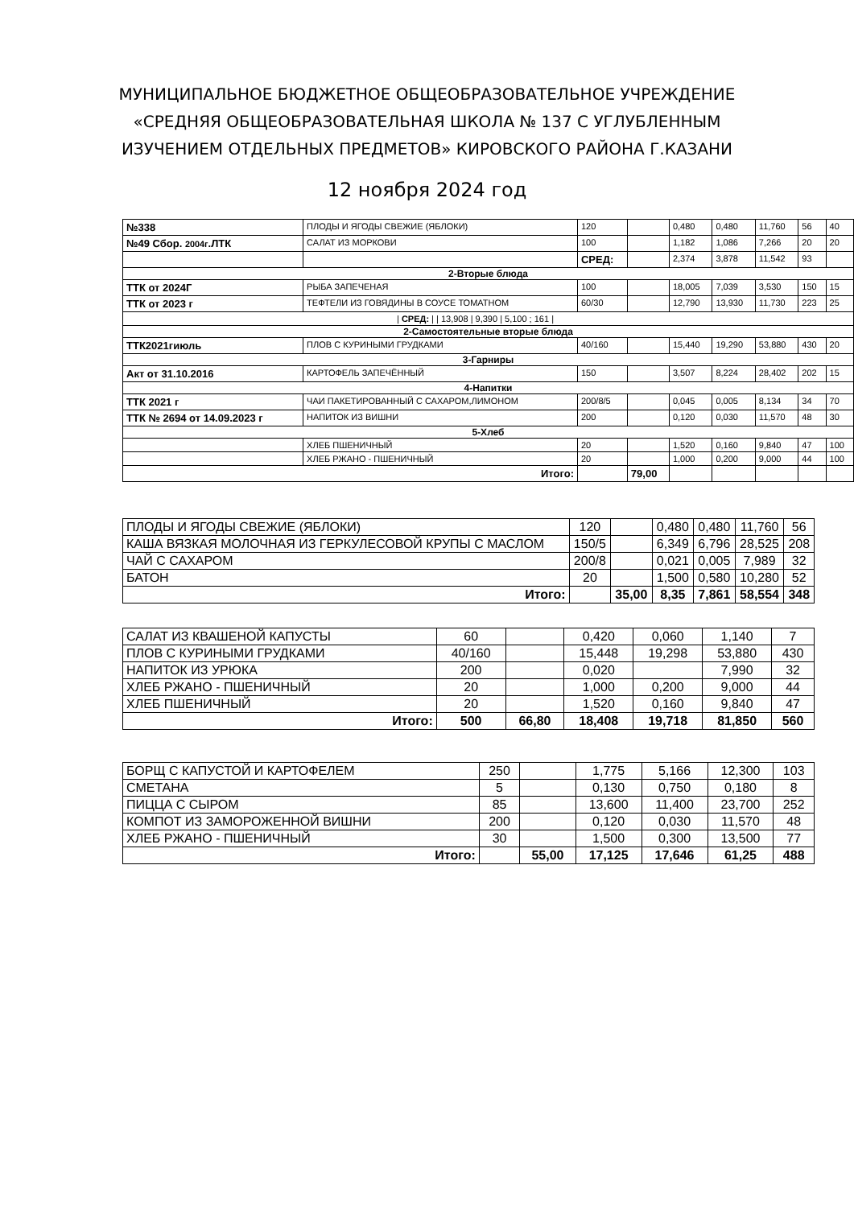МУНИЦИПАЛЬНОЕ БЮДЖЕТНОЕ ОБЩЕОБРАЗОВАТЕЛЬНОЕ УЧРЕЖДЕНИЕ
«СРЕДНЯЯ ОБЩЕОБРАЗОВАТЕЛЬНАЯ ШКОЛА № 137 С УГЛУБЛЕННЫМ
ИЗУЧЕНИЕМ ОТДЕЛЬНЫХ ПРЕДМЕТОВ» КИРОВСКОГО РАЙОНА Г.КАЗАНИ
12 ноября 2024 год
| №338 | ПЛОДЫ И ЯГОДЫ СВЕЖИЕ (ЯБЛОКИ) | 120 | | 0,480 | 0,480 | 11,760 | 56 | 40 |
| №49 Сбор. 2004г .ЛТК | САЛАТ ИЗ МОРКОВИ | 100 | | 1,182 | 1,086 | 7,266 | 20 | 20 |
| | | СРЕД: | | 2,374 | 3,878 | 11,542 | 93 | |
| 2-Вторые блюда | | | | | | | | |
| ТТК от 2024Г | РЫБА ЗАПЕЧЕНАЯ | 100 | | 18,005 | 7,039 | 3,530 | 150 | 15 |
| ТТК от 2023 г | ТЕФТЕЛИ ИЗ ГОВЯДИНЫ В СОУСЕ ТОМАТНОМ | 60/30 | | 12,790 | 13,930 | 11,730 | 223 | 25 |
| / СРЕД: / / 13,908 / 9,390 / 5,100 ; 161 / | | | | | | | | |
| 2-Самостоятельные вторые блюда | | | | | | | | |
| ТТК2021гиюль | ПЛОВ С КУРИНЫМИ ГРУДКАМИ | 40/160 | | 15,440 | 19,290 | 53,880 | 430 | 20 |
| 3-Гарниры | | | | | | | | |
| Акт от 31.10.2016 | КАРТОФЕЛЬ ЗАПЕЧЁННЫЙ | 150 | | 3,507 | 8,224 | 28,402 | 202 | 15 |
| 4-Напитки | | | | | | | | |
| ТТК 2021 г | ЧАИ ПАКЕТИРОВАННЫЙ С САХАРОМ,ЛИМОНОМ | 200/8/5 | | 0,045 | 0,005 | 8,134 | 34 | 70 |
| ТТК № 2694 от 14.09.2023 г | НАПИТОК ИЗ ВИШНИ | 200 | | 0,120 | 0,030 | 11,570 | 48 | 30 |
| 5-Хлеб | | | | | | | | |
| | ХЛЕБ ПШЕНИЧНЫЙ | 20 | | 1,520 | 0,160 | 9,840 | 47 | 100 |
| | ХЛЕБ РЖАНО - ПШЕНИЧНЫЙ | 20 | | 1,000 | 0,200 | 9,000 | 44 | 100 |
| Итого: | | | 79,00 | | | | | |
| ПЛОДЫ И ЯГОДЫ СВЕЖИЕ (ЯБЛОКИ) | 120 | | 0,480 | 0,480 | 11,760 | 56 |
| КАША ВЯЗКАЯ МОЛОЧНАЯ ИЗ ГЕРКУЛЕСОВОЙ КРУПЫ С МАСЛОМ | 150/5 | | 6,349 | 6,796 | 28,525 | 208 |
| ЧАЙ С САХАРОМ | 200/8 | | 0,021 | 0,005 | 7,989 | 32 |
| БАТОН | 20 | | 1,500 | 0,580 | 10,280 | 52 |
| Итого: | | 35,00 | 8,35 | 7,861 | 58,554 | 348 |
| САЛАТ ИЗ КВАШЕНОЙ КАПУСТЫ | 60 | | 0,420 | 0,060 | 1,140 | 7 |
| ПЛОВ С КУРИНЫМИ ГРУДКАМИ | 40/160 | | 15,448 | 19,298 | 53,880 | 430 |
| НАПИТОК ИЗ УРЮКА | 200 | | 0,020 | | 7,990 | 32 |
| ХЛЕБ РЖАНО - ПШЕНИЧНЫЙ | 20 | | 1,000 | 0,200 | 9,000 | 44 |
| ХЛЕБ ПШЕНИЧНЫЙ | 20 | | 1,520 | 0,160 | 9,840 | 47 |
| Итого: | 500 | 66,80 | 18,408 | 19,718 | 81,850 | 560 |
| БОРЩ С КАПУСТОЙ И КАРТОФЕЛЕМ | 250 | | 1,775 | 5,166 | 12,300 | 103 |
| СМЕТАНА | 5 | | 0,130 | 0,750 | 0,180 | 8 |
| ПИЦЦА С СЫРОМ | 85 | | 13,600 | 11,400 | 23,700 | 252 |
| КОМПОТ ИЗ ЗАМОРОЖЕННОЙ ВИШНИ | 200 | | 0,120 | 0,030 | 11,570 | 48 |
| ХЛЕБ РЖАНО - ПШЕНИЧНЫЙ | 30 | | 1,500 | 0,300 | 13,500 | 77 |
| Итого: | | 55,00 | 17,125 | 17,646 | 61,25 | 488 |